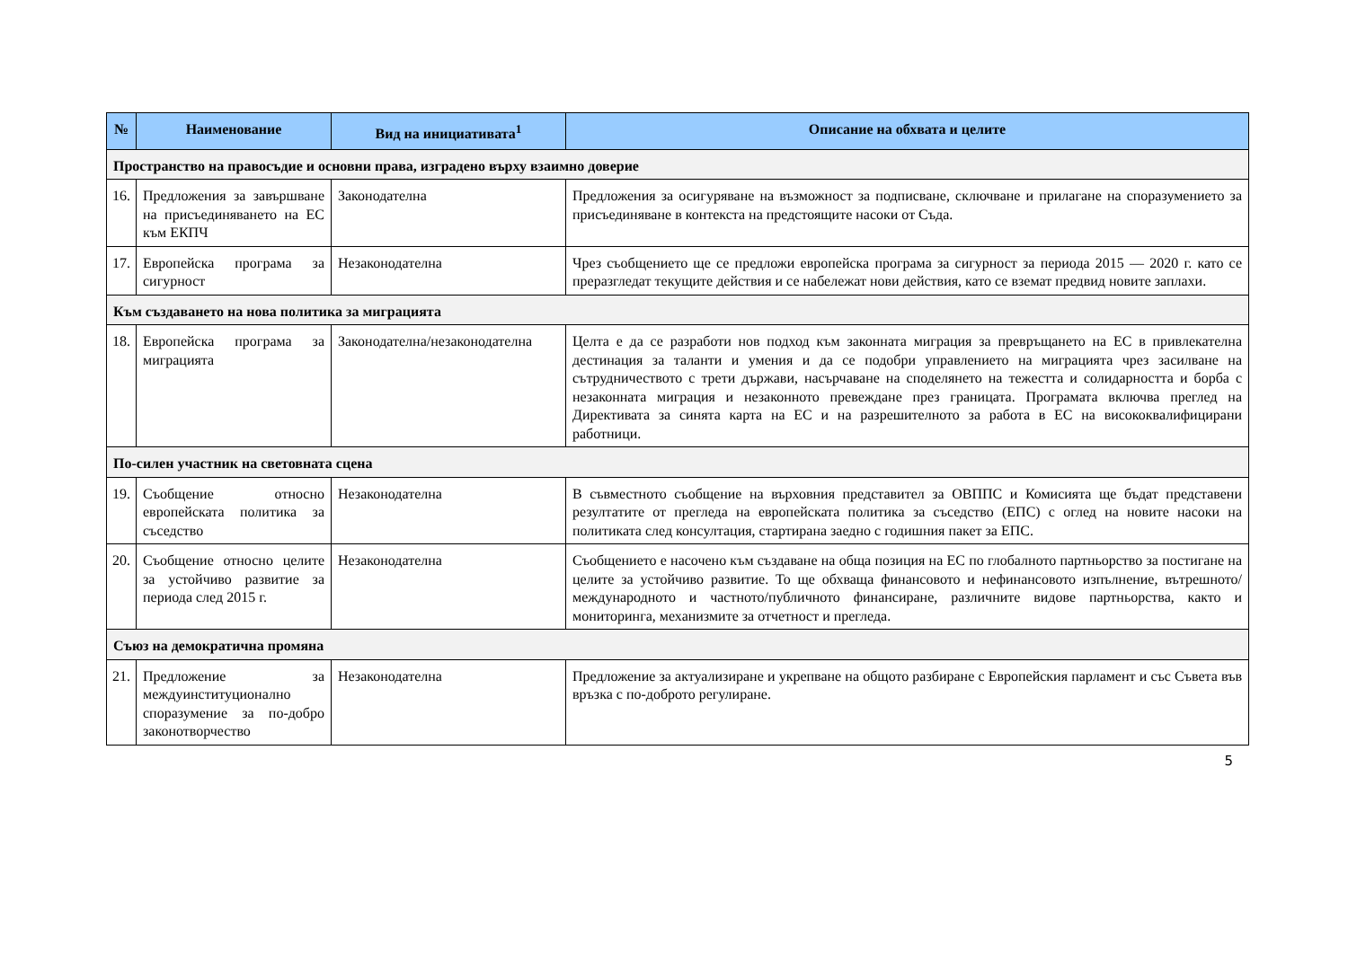| № | Наименование | Вид на инициативата<sup>1</sup> | Описание на обхвата и целите |
| --- | --- | --- | --- |
| Пространство на правосъдие и основни права, изградено върху взаимно доверие | | | |
| 16. | Предложения за завършване на присъединяването на ЕС към ЕКПЧ | Законодателна | Предложения за осигуряване на възможност за подписване, сключване и прилагане на споразумението за присъединяване в контекста на предстоящите насоки от Съда. |
| 17. | Европейска програма за сигурност | Незаконодателна | Чрез съобщението ще се предложи европейска програма за сигурност за периода 2015 — 2020 г. като се преразгледат текущите действия и се набележат нови действия, като се вземат предвид новите заплахи. |
| Към създаването на нова политика за миграцията | | | |
| 18. | Европейска програма за миграцията | Законодателна/незаконодателна | Целта е да се разработи нов подход към законната миграция за превръщането на ЕС в привлекателна дестинация за таланти и умения и да се подобри управлението на миграцията чрез засилване на сътрудничеството с трети държави, насърчаване на споделянето на тежестта и солидарността и борба с незаконната миграция и незаконното превеждане през границата. Програмата включва преглед на Директивата за синята карта на ЕС и на разрешителното за работа в ЕС на висококвалифицирани работници. |
| По-силен участник на световната сцена | | | |
| 19. | Съобщение относно европейската политика за съседство | Незаконодателна | В съвместното съобщение на върховния представител за ОВППС и Комисията ще бъдат представени резултатите от прегледа на европейската политика за съседство (ЕПС) с оглед на новите насоки на политиката след консултация, стартирана заедно с годишния пакет за ЕПС. |
| 20. | Съобщение относно целите за устойчиво развитие за периода след 2015 г. | Незаконодателна | Съобщението е насочено към създаване на обща позиция на ЕС по глобалното партньорство за постигане на целите за устойчиво развитие. То ще обхваща финансовото и нефинансовото изпълнение, вътрешното/международното и частното/публичното финансиране, различните видове партньорства, както и мониторинга, механизмите за отчетност и прегледа. |
| Съюз на демократична промяна | | | |
| 21. | Предложение за междуинституционално споразумение за по-добро законотворчество | Незаконодателна | Предложение за актуализиране и укрепване на общото разбиране с Европейския парламент и със Съвета във връзка с по-доброто регулиране. |
5